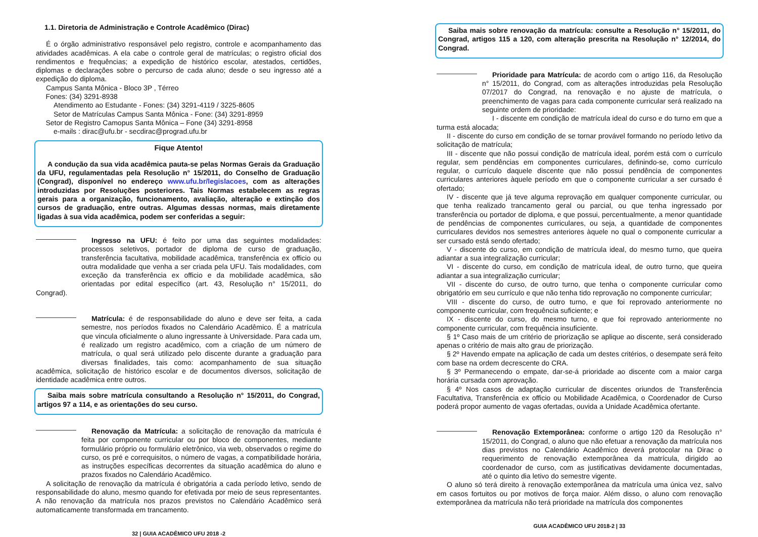1.1. Diretoria de Administração e Controle Acadêmico (Dirac)
É o órgão administrativo responsável pelo registro, controle e acompanhamento das atividades acadêmicas. A ela cabe o controle geral de matrículas; o registro oficial dos rendimentos e frequências; a expedição de histórico escolar, atestados, certidões, diplomas e declarações sobre o percurso de cada aluno; desde o seu ingresso até a expedição do diploma.
Campus Santa Mônica - Bloco 3P , Térreo
Fones: (34) 3291-8938
Atendimento ao Estudante - Fones: (34) 3291-4119 / 3225-8605
Setor de Matrículas Campus Santa Mônica - Fone: (34) 3291-8959
Setor de Registro Camopus Santa Mônica – Fone (34) 3291-8958
e-mails : dirac@ufu.br - secdirac@prograd.ufu.br
Fique Atento!
A condução da sua vida acadêmica pauta-se pelas Normas Gerais da Graduação da UFU, regulamentadas pela Resolução n° 15/2011, do Conselho de Graduação (Congrad), disponível no endereço www.ufu.br/legislacoes, com as alterações introduzidas por Resoluções posteriores. Tais Normas estabelecem as regras gerais para a organização, funcionamento, avaliação, alteração e extinção dos cursos de graduação, entre outras. Algumas dessas normas, mais diretamente ligadas à sua vida acadêmica, podem ser conferidas a seguir:
Ingresso na UFU: é feito por uma das seguintes modalidades: processos seletivos, portador de diploma de curso de graduação, transferência facultativa, mobilidade acadêmica, transferência ex officio ou outra modalidade que venha a ser criada pela UFU. Tais modalidades, com exceção da transferência ex officio e da mobilidade acadêmica, são orientadas por edital específico (art. 43, Resolução n° 15/2011, do Congrad).
Matrícula: é de responsabilidade do aluno e deve ser feita, a cada semestre, nos períodos fixados no Calendário Acadêmico. É a matrícula que vincula oficialmente o aluno ingressante à Universidade. Para cada um, é realizado um registro acadêmico, com a criação de um número de matrícula, o qual será utilizado pelo discente durante a graduação para diversas finalidades, tais como: acompanhamento de sua situação acadêmica, solicitação de histórico escolar e de documentos diversos, solicitação de identidade acadêmica entre outros.
Saiba mais sobre matrícula consultando a Resolução n° 15/2011, do Congrad, artigos 97 a 114, e as orientações do seu curso.
Renovação da Matrícula: a solicitação de renovação da matrícula é feita por componente curricular ou por bloco de componentes, mediante formulário próprio ou formulário eletrônico, via web, observados o regime do curso, os pré e correquisitos, o número de vagas, a compatibilidade horária, as instruções específicas decorrentes da situação acadêmica do aluno e prazos fixados no Calendário Acadêmico.
A solicitação de renovação da matrícula é obrigatória a cada período letivo, sendo de responsabilidade do aluno, mesmo quando for efetivada por meio de seus representantes. A não renovação da matrícula nos prazos previstos no Calendário Acadêmico será automaticamente transformada em trancamento.
32 | GUIA ACADÊMICO UFU 2018 -2
Saiba mais sobre renovação da matrícula: consulte a Resolução n° 15/2011, do Congrad, artigos 115 a 120, com alteração prescrita na Resolução n° 12/2014, do Congrad.
Prioridade para Matrícula: de acordo com o artigo 116, da Resolução n° 15/2011, do Congrad, com as alterações introduzidas pela Resolução 07/2017 do Congrad, na renovação e no ajuste de matrícula, o preenchimento de vagas para cada componente curricular será realizado na seguinte ordem de prioridade:
I - discente em condição de matrícula ideal do curso e do turno em que a turma está alocada;
II - discente do curso em condição de se tornar provável formando no período letivo da solicitação de matrícula;
III - discente que não possui condição de matrícula ideal, porém está com o currículo regular, sem pendências em componentes curriculares, definindo-se, como currículo regular, o currículo daquele discente que não possui pendência de componentes curriculares anteriores àquele período em que o componente curricular a ser cursado é ofertado;
IV - discente que já teve alguma reprovação em qualquer componente curricular, ou que tenha realizado trancamento geral ou parcial, ou que tenha ingressado por transferência ou portador de diploma, e que possui, percentualmente, a menor quantidade de pendências de componentes curriculares, ou seja, a quantidade de componentes curriculares devidos nos semestres anteriores àquele no qual o componente curricular a ser cursado está sendo ofertado;
V - discente do curso, em condição de matrícula ideal, do mesmo turno, que queira adiantar a sua integralização curricular;
VI - discente do curso, em condição de matrícula ideal, de outro turno, que queira adiantar a sua integralização curricular;
VII - discente do curso, de outro turno, que tenha o componente curricular como obrigatório em seu currículo e que não tenha tido reprovação no componente curricular;
VIII - discente do curso, de outro turno, e que foi reprovado anteriormente no componente curricular, com frequência suficiente; e
IX - discente do curso, do mesmo turno, e que foi reprovado anteriormente no componente curricular, com frequência insuficiente.
§ 1º Caso mais de um critério de priorização se aplique ao discente, será considerado apenas o critério de mais alto grau de priorização.
§ 2º Havendo empate na aplicação de cada um destes critérios, o desempate será feito com base na ordem decrescente do CRA.
§ 3º Permanecendo o empate, dar-se-á prioridade ao discente com a maior carga horária cursada com aprovação.
§ 4º Nos casos de adaptação curricular de discentes oriundos de Transferência Facultativa, Transferência ex officio ou Mobilidade Acadêmica, o Coordenador de Curso poderá propor aumento de vagas ofertadas, ouvida a Unidade Acadêmica ofertante.
Renovação Extemporânea: conforme o artigo 120 da Resolução n° 15/2011, do Congrad, o aluno que não efetuar a renovação da matrícula nos dias previstos no Calendário Acadêmico deverá protocolar na Dirac o requerimento de renovação extemporânea da matrícula, dirigido ao coordenador de curso, com as justificativas devidamente documentadas, até o quinto dia letivo do semestre vigente.
O aluno só terá direito à renovação extemporânea da matrícula uma única vez, salvo em casos fortuitos ou por motivos de força maior. Além disso, o aluno com renovação extemporânea da matrícula não terá prioridade na matrícula dos componentes
GUIA ACADÊMICO UFU 2018-2 | 33